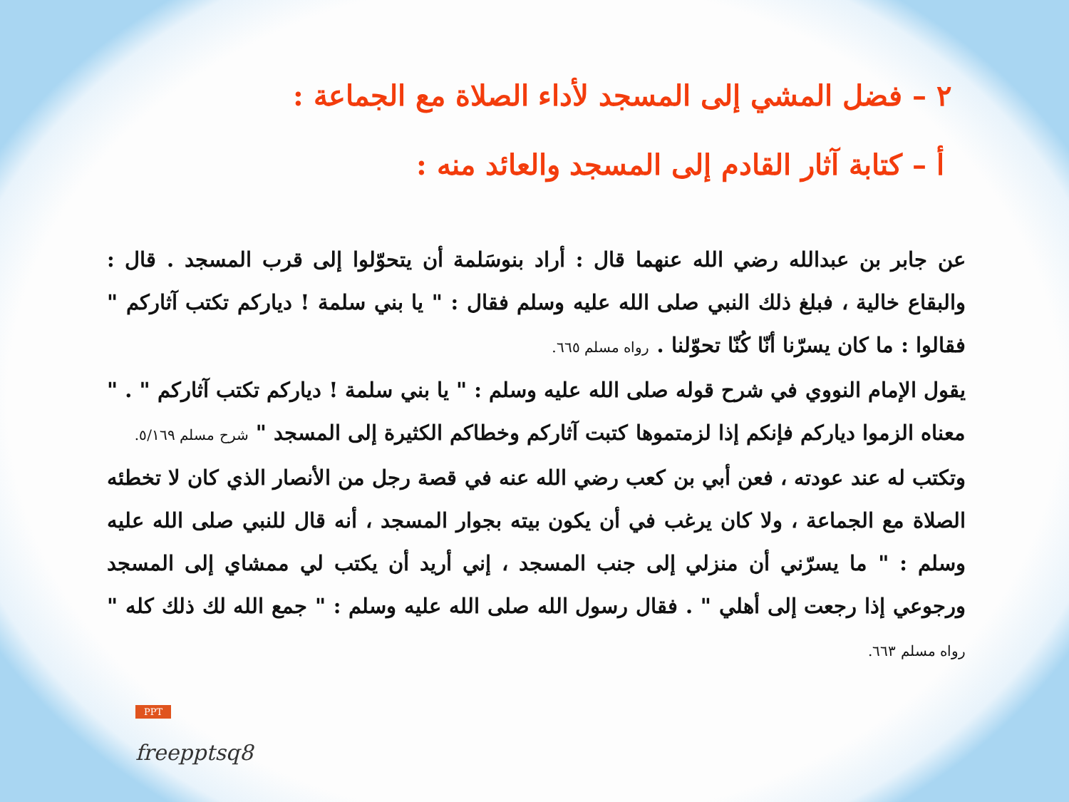٢ – فضل المشي إلى المسجد لأداء الصلاة مع الجماعة :
أ – كتابة آثار القادم إلى المسجد والعائد منه :
عن جابر بن عبدالله رضي الله عنهما قال : أراد بنوسَلمة أن يتحوّلوا إلى قرب المسجد . قال : والبقاع خالية ، فبلغ ذلك النبي صلى الله عليه وسلم فقال : " يا بني سلمة ! دياركم تكتب آثاركم " فقالوا : ما كان يسرّنا أنّا كُنّا تحوّلنا . رواه مسلم ٦٦٥.
يقول الإمام النووي في شرح قوله صلى الله عليه وسلم : " يا بني سلمة ! دياركم تكتب آثاركم " . " معناه الزموا دياركم فإنكم إذا لزمتموها كتبت آثاركم وخطاكم الكثيرة إلى المسجد " شرح مسلم ٥/١٦٩.
وتكتب له عند عودته ، فعن أبي بن كعب رضي الله عنه في قصة رجل من الأنصار الذي كان لا تخطئه الصلاة مع الجماعة ، ولا كان يرغب في أن يكون بيته بجوار المسجد ، أنه قال للنبي صلى الله عليه وسلم : " ما يسرّني أن منزلي إلى جنب المسجد ، إني أريد أن يكتب لي ممشاي إلى المسجد ورجوعي إذا رجعت إلى أهلي " . فقال رسول الله صلى الله عليه وسلم : " جمع الله لك ذلك كله " رواه مسلم ٦٦٣.
PPT
freepptsq8